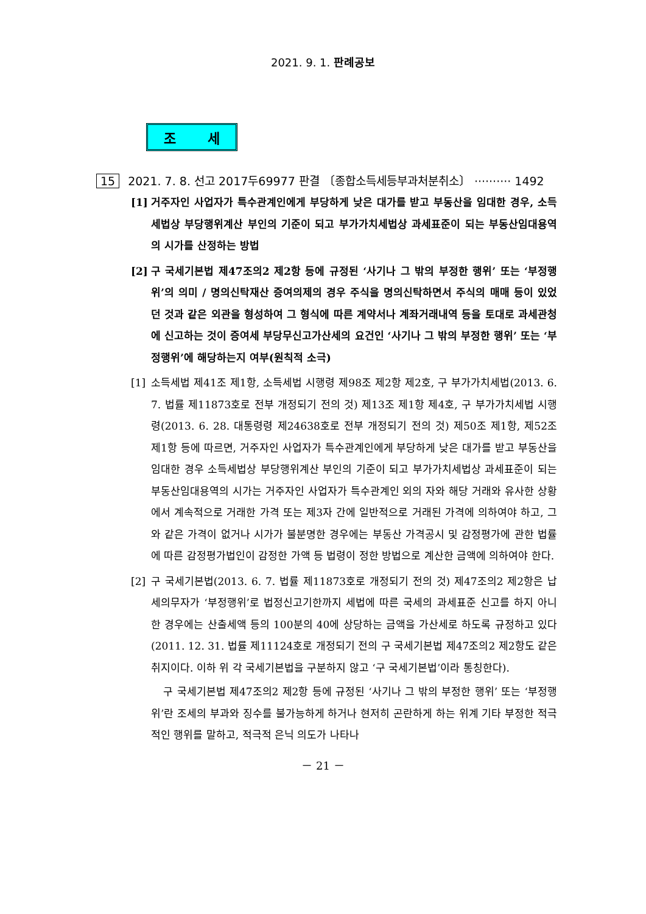2021. 9. 1. 판례공보
조 세
15 2021. 7. 8. 선고 2017두69977 판결 〔종합소득세등부과처분취소〕 ·········· 1492
[1] 거주자인 사업자가 특수관계인에게 부당하게 낮은 대가를 받고 부동산을 임대한 경우, 소득세법상 부당행위계산 부인의 기준이 되고 부가가치세법상 과세표준이 되는 부동산임대용역의 시가를 산정하는 방법
[2] 구 국세기본법 제47조의2 제2항 등에 규정된 ‘사기나 그 밖의 부정한 행위’ 또는 ‘부정행위’의 의미 / 명의신탁재산 증여의제의 경우 주식을 명의신탁하면서 주식의 매매 등이 있었던 것과 같은 외관을 형성하여 그 형식에 따른 계약서나 계좌거래내역 등을 토대로 과세관청에 신고하는 것이 증여세 부당무신고가산세의 요건인 ‘사기나 그 밖의 부정한 행위’ 또는 ‘부정행위’에 해당하는지 여부(원칙적 소극)
[1] 소득세법 제41조 제1항, 소득세법 시행령 제98조 제2항 제2호, 구 부가가치세법(2013. 6. 7. 법률 제11873호로 전부 개정되기 전의 것) 제13조 제1항 제4호, 구 부가가치세법 시행령(2013. 6. 28. 대통령령 제24638호로 전부 개정되기 전의 것) 제50조 제1항, 제52조 제1항 등에 따르면, 거주자인 사업자가 특수관계인에게 부당하게 낮은 대가를 받고 부동산을 임대한 경우 소득세법상 부당행위계산 부인의 기준이 되고 부가가치세법상 과세표준이 되는 부동산임대용역의 시가는 거주자인 사업자가 특수관계인 외의 자와 해당 거래와 유사한 상황에서 계속적으로 거래한 가격 또는 제3자 간에 일반적으로 거래된 가격에 의하여야 하고, 그와 같은 가격이 없거나 시가가 불분명한 경우에는 부동산 가격공시 및 감정평가에 관한 법률에 따른 감정평가법인이 감정한 가액 등 법령이 정한 방법으로 계산한 금액에 의하여야 한다.
[2] 구 국세기본법(2013. 6. 7. 법률 제11873호로 개정되기 전의 것) 제47조의2 제2항은 납세의무자가 ‘부정행위’로 법정신고기한까지 세법에 따른 국세의 과세표준 신고를 하지 아니한 경우에는 산출세액 등의 100분의 40에 상당하는 금액을 가산세로 하도록 규정하고 있다(2011. 12. 31. 법률 제11124호로 개정되기 전의 구 국세기본법 제47조의2 제2항도 같은 취지이다. 이하 위 각 국세기본법을 구분하지 않고 ‘구 국세기본법’이라 통칭한다).
구 국세기본법 제47조의2 제2항 등에 규정된 ‘사기나 그 밖의 부정한 행위’ 또는 ‘부정행위’란 조세의 부과와 징수를 불가능하게 하거나 현저히 곤란하게 하는 위계 기타 부정한 적극적인 행위를 말하고, 적극적 은닉 의도가 나타나
－ 21 －